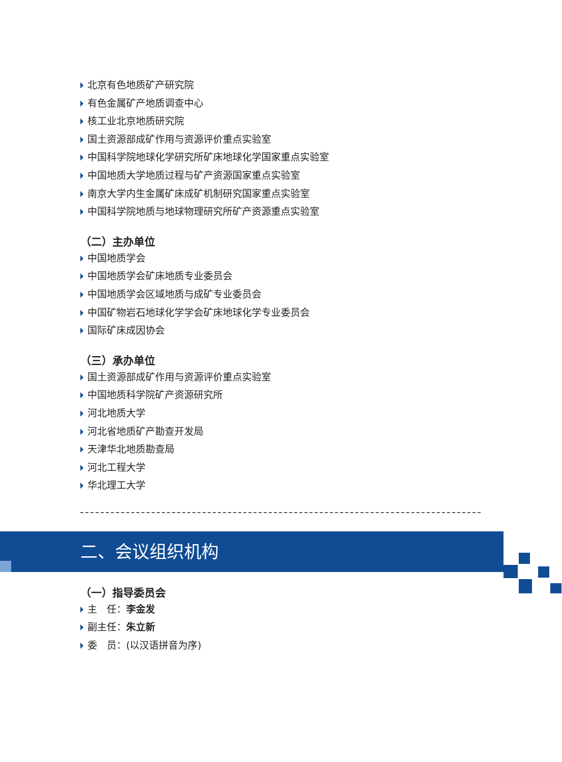北京有色地质矿产研究院
有色金属矿产地质调查中心
核工业北京地质研究院
国土资源部成矿作用与资源评价重点实验室
中国科学院地球化学研究所矿床地球化学国家重点实验室
中国地质大学地质过程与矿产资源国家重点实验室
南京大学内生金属矿床成矿机制研究国家重点实验室
中国科学院地质与地球物理研究所矿产资源重点实验室
（二）主办单位
中国地质学会
中国地质学会矿床地质专业委员会
中国地质学会区域地质与成矿专业委员会
中国矿物岩石地球化学学会矿床地球化学专业委员会
国际矿床成因协会
（三）承办单位
国土资源部成矿作用与资源评价重点实验室
中国地质科学院矿产资源研究所
河北地质大学
河北省地质矿产勘查开发局
天津华北地质勘查局
河北工程大学
华北理工大学
二、会议组织机构
（一）指导委员会
主　任：李金发
副主任：朱立新
委　员：(以汉语拼音为序)